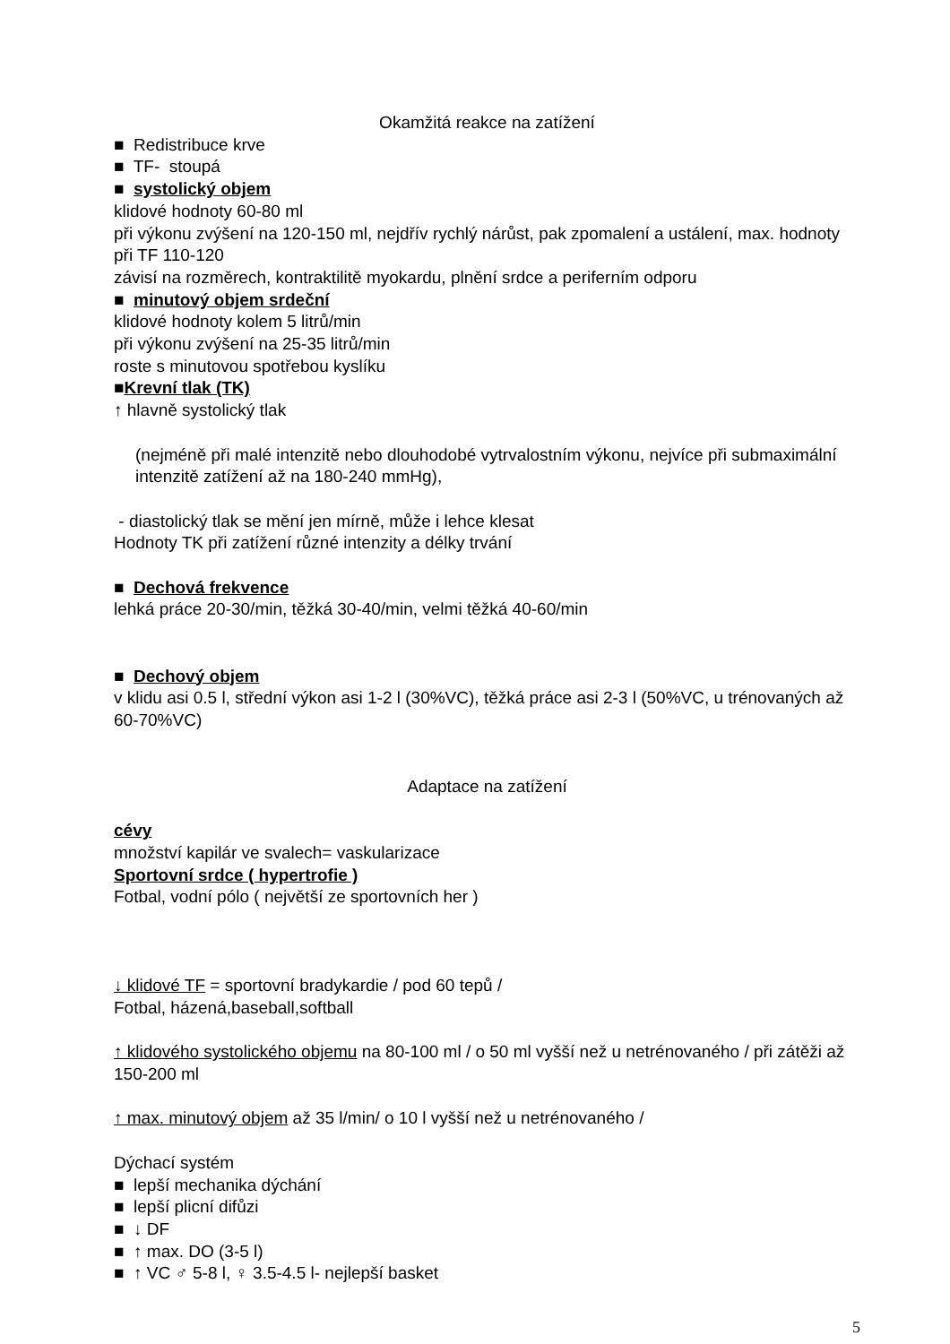Okamžitá reakce na zatížení
■ Redistribuce krve
■ TF- stoupá
■ systolický objem
klidové hodnoty 60-80 ml
při výkonu zvýšení na 120-150 ml, nejdřív rychlý nárůst, pak zpomalení a ustálení, max. hodnoty při TF 110-120
závisí na rozměrech, kontraktilitě myokardu, plnění srdce a periferním odporu
■ minutový objem srdeční
klidové hodnoty kolem 5 litrů/min
při výkonu zvýšení na 25-35 litrů/min
roste s minutovou spotřebou kyslíku
■Krevní tlak (TK)
↑ hlavně systolický tlak
(nejméně při malé intenzitě nebo dlouhodobé vytrvalostním výkonu, nejvíce při submaximální intenzitě zatížení až na 180-240 mmHg),
- diastolický tlak se mění jen mírně, může i lehce klesat
Hodnoty TK při zatížení různé intenzity a délky trvání
■ Dechová frekvence
lehká práce 20-30/min, těžká 30-40/min, velmi těžká 40-60/min
■ Dechový objem
v klidu asi 0.5 l, střední výkon asi 1-2 l (30%VC), těžká práce asi 2-3 l (50%VC, u trénovaných až 60-70%VC)
Adaptace na zatížení
cévy
množství kapilár ve svalech= vaskularizace
Sportovní srdce ( hypertrofie )
Fotbal, vodní pólo ( největší ze sportovních her )
↓ klidové TF = sportovní bradykardie / pod 60 tepů /
Fotbal, házená,baseball,softball
↑ klidového systolického objemu na 80-100 ml / o 50 ml vyšší než u netrénovaného / při zátěži až 150-200 ml
↑ max. minutový objem až 35 l/min/ o 10 l vyšší než u netrénovaného /
Dýchací systém
■ lepší mechanika dýchání
■ lepší plicní difůzi
■ ↓ DF
■ ↑ max. DO (3-5 l)
■ ↑ VC ♂ 5-8 l, ♀ 3.5-4.5 l- nejlepší basket
5